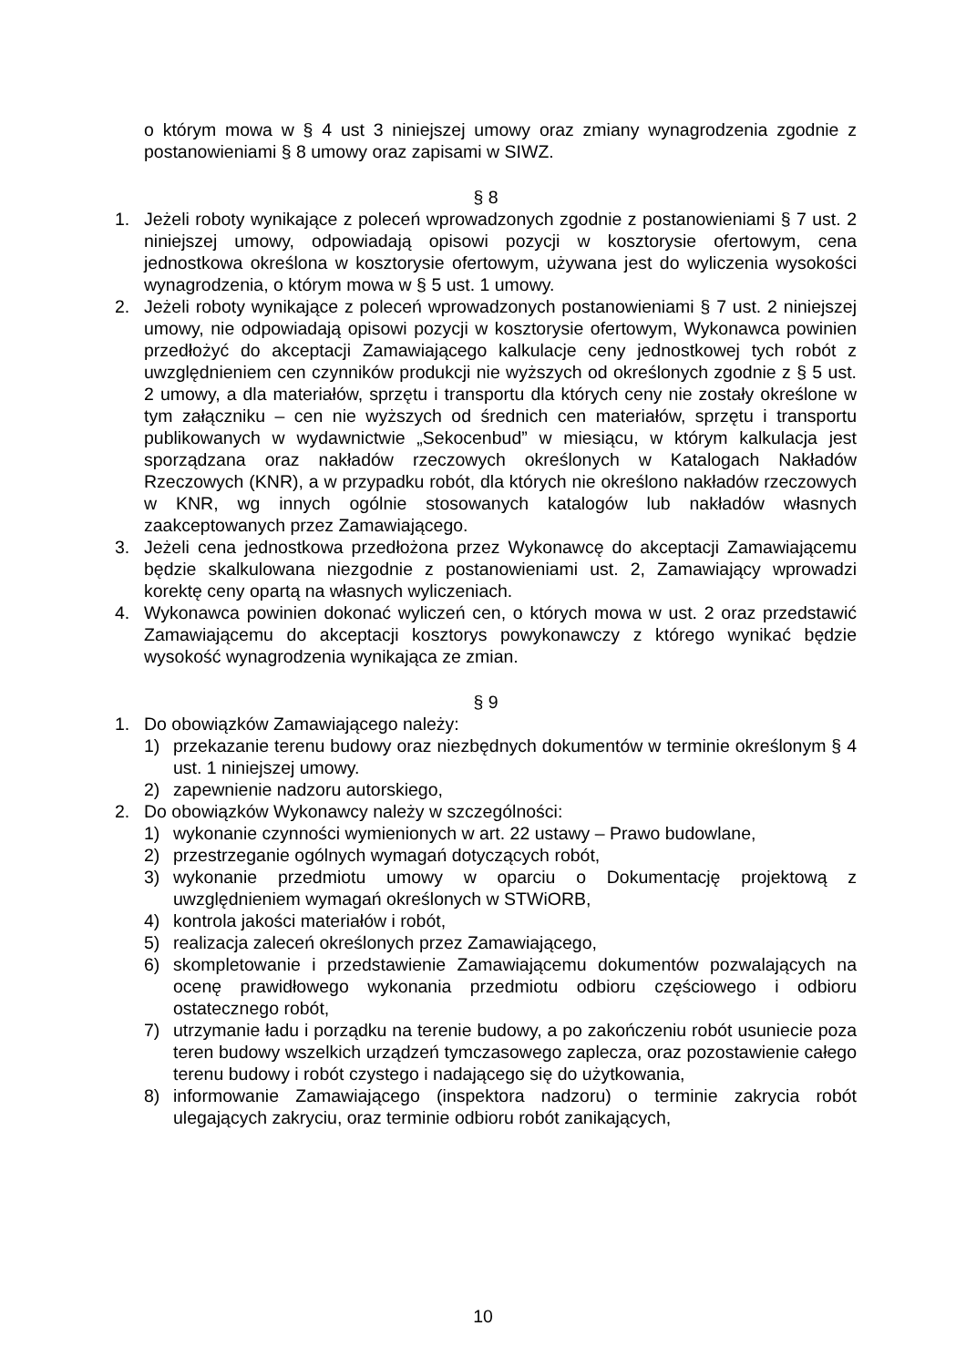o którym mowa w § 4 ust 3 niniejszej umowy oraz zmiany wynagrodzenia zgodnie z postanowieniami § 8 umowy oraz zapisami w SIWZ.
§ 8
1. Jeżeli roboty wynikające z poleceń wprowadzonych zgodnie z postanowieniami § 7 ust. 2 niniejszej umowy, odpowiadają opisowi pozycji w kosztorysie ofertowym, cena jednostkowa określona w kosztorysie ofertowym, używana jest do wyliczenia wysokości wynagrodzenia, o którym mowa w § 5 ust. 1 umowy.
2. Jeżeli roboty wynikające z poleceń wprowadzonych postanowieniami § 7 ust. 2 niniejszej umowy, nie odpowiadają opisowi pozycji w kosztorysie ofertowym, Wykonawca powinien przedłożyć do akceptacji Zamawiającego kalkulacje ceny jednostkowej tych robót z uwzględnieniem cen czynników produkcji nie wyższych od określonych zgodnie z § 5 ust. 2 umowy, a dla materiałów, sprzętu i transportu dla których ceny nie zostały określone w tym załączniku – cen nie wyższych od średnich cen materiałów, sprzętu i transportu publikowanych w wydawnictwie „Sekocenbud” w miesiącu, w którym kalkulacja jest sporządzana oraz nakładów rzeczowych określonych w Katalogach Nakładów Rzeczowych (KNR), a w przypadku robót, dla których nie określono nakładów rzeczowych w KNR, wg innych ogólnie stosowanych katalogów lub nakładów własnych zaakceptowanych przez Zamawiającego.
3. Jeżeli cena jednostkowa przedłożona przez Wykonawcę do akceptacji Zamawiającemu będzie skalkulowana niezgodnie z postanowieniami ust. 2, Zamawiający wprowadzi korektę ceny opartą na własnych wyliczeniach.
4. Wykonawca powinien dokonać wyliczeń cen, o których mowa w ust. 2 oraz przedstawić Zamawiającemu do akceptacji kosztorys powykonawczy z którego wynikać będzie wysokość wynagrodzenia wynikająca ze zmian.
§ 9
1. Do obowiązków Zamawiającego należy:
1) przekazanie terenu budowy oraz niezbędnych dokumentów w terminie określonym § 4 ust. 1 niniejszej umowy.
2) zapewnienie nadzoru autorskiego,
2. Do obowiązków Wykonawcy należy w szczególności:
1) wykonanie czynności wymienionych w art. 22 ustawy – Prawo budowlane,
2) przestrzeganie ogólnych wymagań dotyczących robót,
3) wykonanie przedmiotu umowy w oparciu o Dokumentację projektową z uwzględnieniem wymagań określonych w STWiORB,
4) kontrola jakości materiałów i robót,
5) realizacja zaleceń określonych przez Zamawiającego,
6) skompletowanie i przedstawienie Zamawiającemu dokumentów pozwalających na ocenę prawidłowego wykonania przedmiotu odbioru częściowego i odbioru ostatecznego robót,
7) utrzymanie ładu i porządku na terenie budowy, a po zakończeniu robót usuniecie poza teren budowy wszelkich urządzeń tymczasowego zaplecza, oraz pozostawienie całego terenu budowy i robót czystego i nadającego się do użytkowania,
8) informowanie Zamawiającego (inspektora nadzoru) o terminie zakrycia robót ulegających zakryciu, oraz terminie odbioru robót zanikających,
10